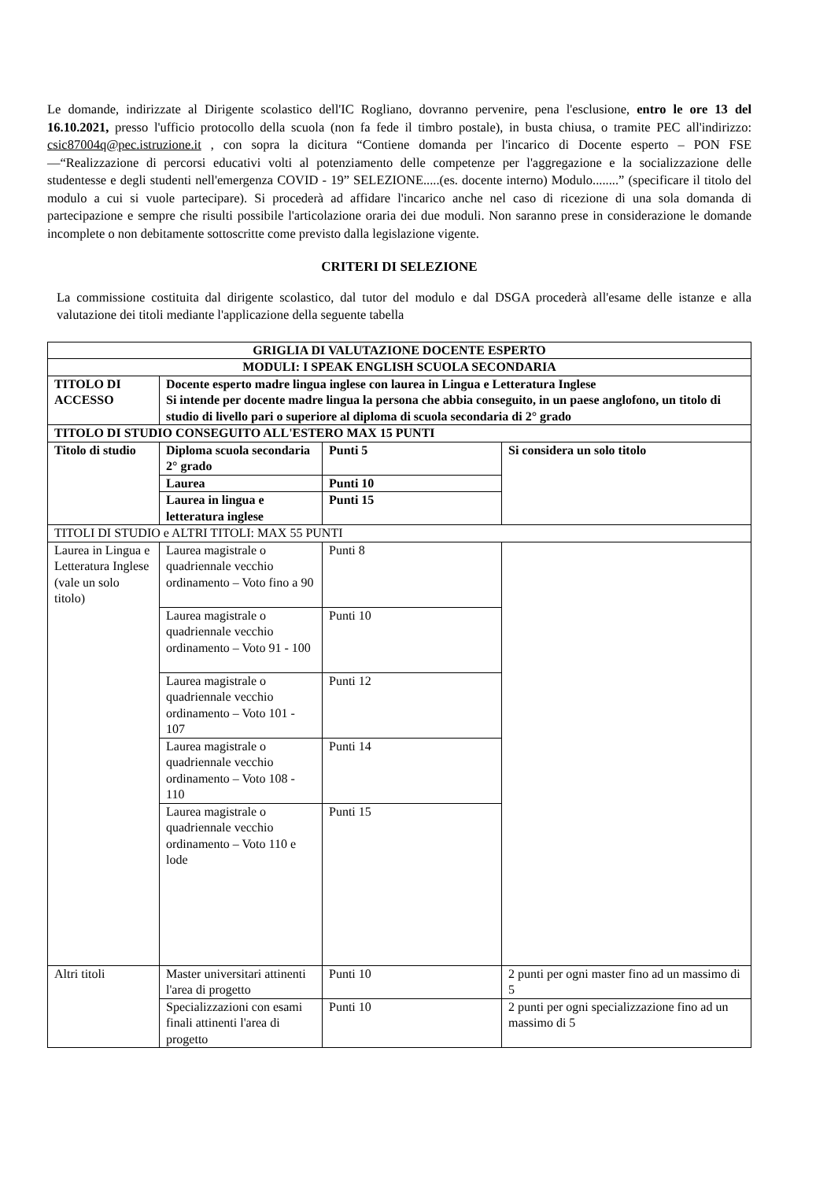Le domande, indirizzate al Dirigente scolastico dell'IC Rogliano, dovranno pervenire, pena l'esclusione, entro le ore 13 del 16.10.2021, presso l'ufficio protocollo della scuola (non fa fede il timbro postale), in busta chiusa, o tramite PEC all'indirizzo: csic87004q@pec.istruzione.it , con sopra la dicitura “Contiene domanda per l'incarico di Docente esperto – PON FSE —“Realizzazione di percorsi educativi volti al potenziamento delle competenze per l'aggregazione e la socializzazione delle studentesse e degli studenti nell'emergenza COVID - 19” SELEZIONE.....(es. docente interno) Modulo........” (specificare il titolo del modulo a cui si vuole partecipare). Si procederà ad affidare l'incarico anche nel caso di ricezione di una sola domanda di partecipazione e sempre che risulti possibile l'articolazione oraria dei due moduli. Non saranno prese in considerazione le domande incomplete o non debitamente sottoscritte come previsto dalla legislazione vigente.
CRITERI DI SELEZIONE
La commissione costituita dal dirigente scolastico, dal tutor del modulo e dal DSGA procederà all'esame delle istanze e alla valutazione dei titoli mediante l'applicazione della seguente tabella
| GRIGLIA DI VALUTAZIONE DOCENTE ESPERTO | | | |
| MODULI: I SPEAK ENGLISH SCUOLA SECONDARIA | | | |
| TITOLO DI ACCESSO | Docente esperto madre lingua inglese con laurea in Lingua e Letteratura Inglese Si intende per docente madre lingua la persona che abbia conseguito, in un paese anglofono, un titolo di studio di livello pari o superiore al diploma di scuola secondaria di 2° grado | | |
| TITOLO DI STUDIO CONSEGUITO ALL'ESTERO MAX 15 PUNTI | | | |
| Titolo di studio | Diploma scuola secondaria 2° grado | Punti 5 | Si considera un solo titolo |
| | Laurea | Punti 10 | |
| | Laurea in lingua e letteratura inglese | Punti 15 | |
| TITOLI DI STUDIO e ALTRI TITOLI: MAX 55 PUNTI | | | |
| Laurea in Lingua e Letteratura Inglese (vale un solo titolo) | Laurea magistrale o quadriennale vecchio ordinamento – Voto fino a 90 | Punti 8 | |
| | Laurea magistrale o quadriennale vecchio ordinamento – Voto 91 - 100 | Punti 10 | |
| | Laurea magistrale o quadriennale vecchio ordinamento – Voto 101 - 107 | Punti 12 | |
| | Laurea magistrale o quadriennale vecchio ordinamento – Voto 108 - 110 | Punti 14 | |
| | Laurea magistrale o quadriennale vecchio ordinamento – Voto 110 e lode | Punti 15 | |
| Altri titoli | Master universitari attinenti l'area di progetto | Punti 10 | 2 punti per ogni master fino ad un massimo di 5 |
| | Specializzazioni con esami finali attinenti l'area di progetto | Punti 10 | 2 punti per ogni specializzazione fino ad un massimo di 5 |